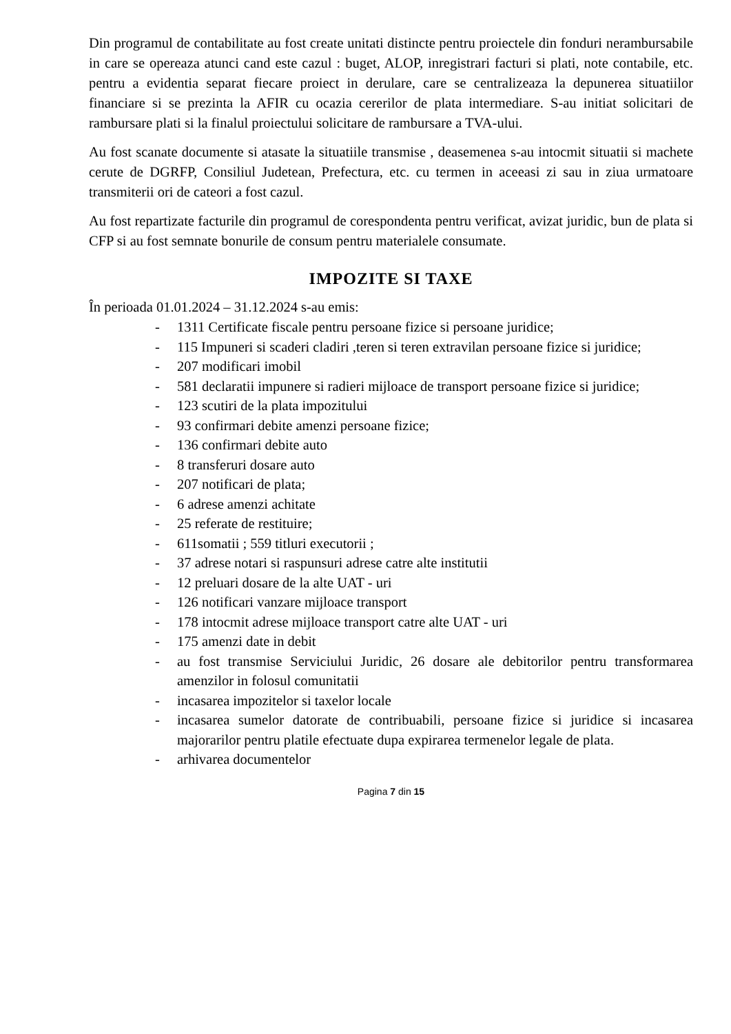Din programul de contabilitate au fost create unitati distincte pentru proiectele din fonduri nerambursabile in care se opereaza atunci cand este cazul : buget, ALOP, inregistrari facturi si plati, note contabile, etc. pentru a evidentia separat fiecare proiect in derulare, care se centralizeaza la depunerea situatiilor financiare si se prezinta la AFIR cu ocazia cererilor de plata intermediare. S-au initiat solicitari de rambursare plati si la finalul proiectului solicitare de rambursare a TVA-ului.
Au fost scanate documente si atasate la situatiile transmise , deasemenea s-au intocmit situatii si machete cerute de DGRFP, Consiliul Judetean, Prefectura, etc. cu termen in aceeasi zi sau in ziua urmatoare transmiterii ori de cateori a fost cazul.
Au fost repartizate facturile din programul de corespondenta pentru verificat, avizat juridic, bun de plata si CFP si au fost semnate bonurile de consum pentru materialele consumate.
IMPOZITE SI TAXE
În perioada 01.01.2024 – 31.12.2024 s-au emis:
- 1311 Certificate fiscale pentru persoane fizice si persoane juridice;
- 115 Impuneri si scaderi cladiri ,teren si teren extravilan persoane fizice si juridice;
- 207 modificari imobil
- 581 declaratii impunere si radieri mijloace de transport persoane fizice si juridice;
- 123 scutiri de la plata impozitului
- 93 confirmari debite amenzi persoane fizice;
- 136 confirmari debite auto
- 8 transferuri dosare auto
- 207 notificari de plata;
- 6 adrese amenzi achitate
- 25 referate de restituire;
- 611somatii ; 559 titluri executorii ;
- 37 adrese notari si raspunsuri adrese catre alte institutii
- 12 preluari dosare de la alte UAT - uri
- 126 notificari vanzare mijloace transport
- 178 intocmit adrese mijloace transport catre alte UAT - uri
- 175 amenzi date in debit
- au fost transmise Serviciului Juridic, 26 dosare ale debitorilor pentru transformarea amenzilor in folosul comunitatii
- incasarea impozitelor si taxelor locale
- incasarea sumelor datorate de contribuabili, persoane fizice si juridice si incasarea majorarilor pentru platile efectuate dupa expirarea termenelor legale de plata.
- arhivarea documentelor
Pagina 7 din 15